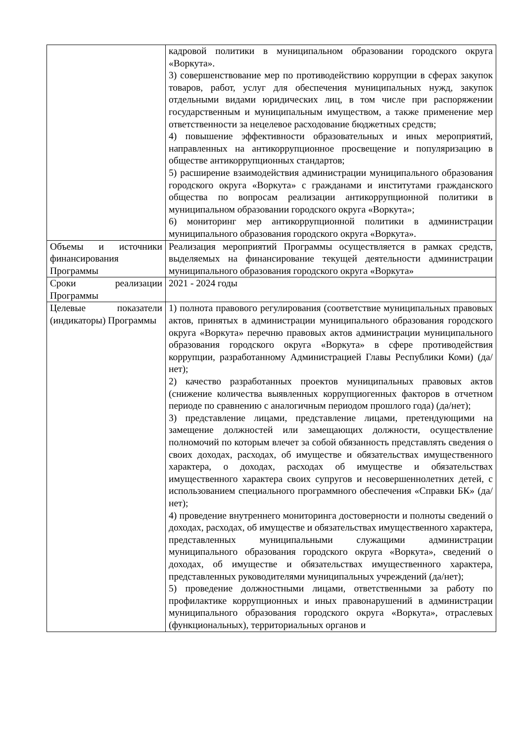| | кадровой политики в муниципальном образовании городского округа «Воркута». 3) совершенствование мер по противодействию коррупции в сферах закупок товаров, работ, услуг для обеспечения муниципальных нужд, закупок отдельными видами юридических лиц, в том числе при распоряжении государственным и муниципальным имуществом, а также применение мер ответственности за нецелевое расходование бюджетных средств; 4) повышение эффективности образовательных и иных мероприятий, направленных на антикоррупционное просвещение и популяризацию в обществе антикоррупционных стандартов; 5) расширение взаимодействия администрации муниципального образования городского округа «Воркута» с гражданами и институтами гражданского общества по вопросам реализации антикоррупционной политики в муниципальном образовании городского округа «Воркута»; 6) мониторинг мер антикоррупционной политики в администрации муниципального образования городского округа «Воркута». |
| Объемы и источники финансирования Программы | Реализация мероприятий Программы осуществляется в рамках средств, выделяемых на финансирование текущей деятельности администрации муниципального образования городского округа «Воркута» |
| Сроки реализации Программы | 2021 - 2024 годы |
| Целевые показатели (индикаторы) Программы | 1) полнота правового регулирования (соответствие муниципальных правовых актов, принятых в администрации муниципального образования городского округа «Воркута» перечню правовых актов администрации муниципального образования городского округа «Воркута» в сфере противодействия коррупции, разработанному Администрацией Главы Республики Коми) (да/нет); 2) качество разработанных проектов муниципальных правовых актов (снижение количества выявленных коррупциогенных факторов в отчетном периоде по сравнению с аналогичным периодом прошлого года) (да/нет); 3) представление лицами, представление лицами, претендующими на замещение должностей или замещающих должности, осуществление полномочий по которым влечет за собой обязанность представлять сведения о своих доходах, расходах, об имуществе и обязательствах имущественного характера, о доходах, расходах об имуществе и обязательствах имущественного характера своих супругов и несовершеннолетних детей, с использованием специального программного обеспечения «Справки БК» (да/нет); 4) проведение внутреннего мониторинга достоверности и полноты сведений о доходах, расходах, об имуществе и обязательствах имущественного характера, представленных муниципальными служащими администрации муниципального образования городского округа «Воркута», сведений о доходах, об имуществе и обязательствах имущественного характера, представленных руководителями муниципальных учреждений (да/нет); 5) проведение должностными лицами, ответственными за работу по профилактике коррупционных и иных правонарушений в администрации муниципального образования городского округа «Воркута», отраслевых (функциональных), территориальных органов и |